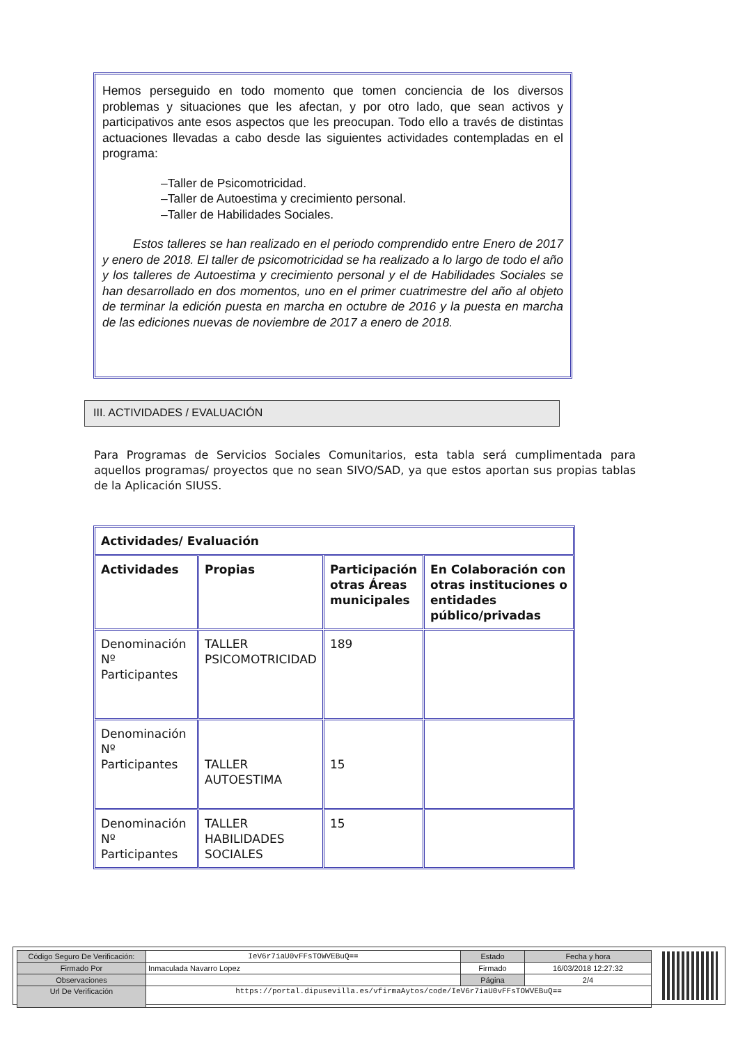Hemos perseguido en todo momento que tomen conciencia de los diversos problemas y situaciones que les afectan, y por otro lado, que sean activos y participativos ante esos aspectos que les preocupan. Todo ello a través de distintas actuaciones llevadas a cabo desde las siguientes actividades contempladas en el programa:
–Taller de Psicomotricidad.
–Taller de Autoestima y crecimiento personal.
–Taller de Habilidades Sociales.
Estos talleres se han realizado en el periodo comprendido entre Enero de 2017 y enero de 2018. El taller de psicomotricidad se ha realizado a lo largo de todo el año y los talleres de Autoestima y crecimiento personal y el de Habilidades Sociales se han desarrollado en dos momentos, uno en el primer cuatrimestre del año al objeto de terminar la edición puesta en marcha en octubre de 2016 y la puesta en marcha de las ediciones nuevas de noviembre de 2017 a enero de 2018.
III. ACTIVIDADES / EVALUACIÓN
Para Programas de Servicios Sociales Comunitarios, esta tabla será cumplimentada para aquellos programas/ proyectos que no sean SIVO/SAD, ya que estos aportan sus propias tablas de la Aplicación SIUSS.
| Actividades/ Evaluación | | | |
| --- | --- | --- | --- |
| Actividades | Propias | Participación otras Áreas municipales | En Colaboración con otras instituciones o entidades público/privadas |
| Denominación Nº Participantes | TALLER PSICOMOTRICIDAD | 189 | |
| Denominación Nº Participantes | TALLER AUTOESTIMA | 15 | |
| Denominación Nº Participantes | TALLER HABILIDADES SOCIALES | 15 | |
| Código Seguro De Verificación: | IeV6r7iaU0vFFsTOWVEBuQ== | Estado | Fecha y hora |
| Firmado Por | Inmaculada Navarro Lopez | Firmado | 16/03/2018 12:27:32 |
| Observaciones | | Página | 2/4 |
| Url De Verificación | https://portal.dipusevilla.es/vfirmaAytos/code/IeV6r7iaU0vFFsTOWVEBuQ== | | |